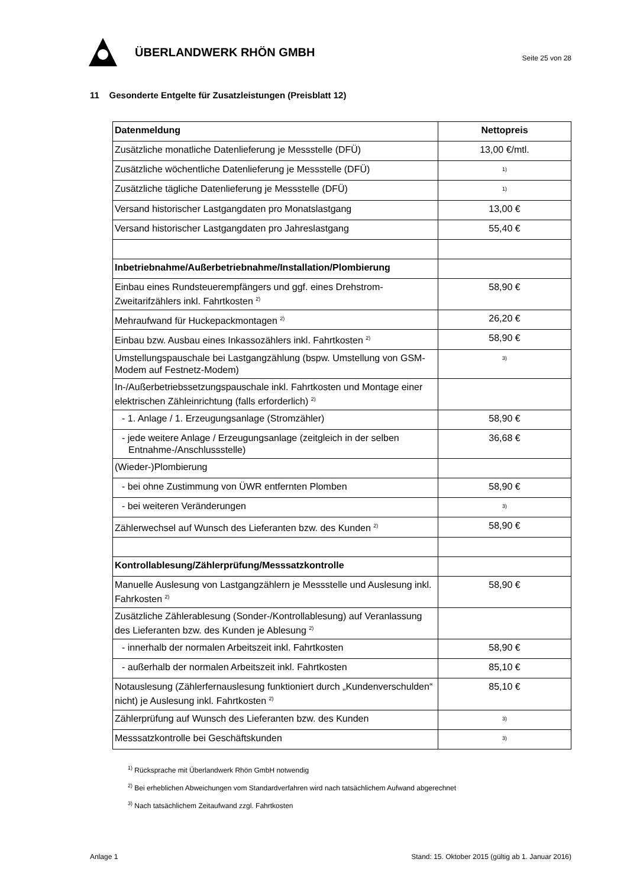ÜBERLANDWERK RHÖN GMBH
Seite 25 von 28
11 Gesonderte Entgelte für Zusatzleistungen (Preisblatt 12)
| Datenmeldung | Nettopreis |
| --- | --- |
| Zusätzliche monatliche Datenlieferung je Messstelle (DFÜ) | 13,00 €/mtl. |
| Zusätzliche wöchentliche Datenlieferung je Messstelle (DFÜ) | <sup>1)</sup> |
| Zusätzliche tägliche Datenlieferung je Messstelle (DFÜ) | <sup>1)</sup> |
| Versand historischer Lastgangdaten pro Monatslastgang | 13,00 € |
| Versand historischer Lastgangdaten pro Jahreslastgang | 55,40 € |
| Inbetriebnahme/Außerbetriebnahme/Installation/Plombierung | |
| Einbau eines Rundsteuerempfängers und ggf. eines Drehstrom-Zweitarifzählers inkl. Fahrtkosten <sup>2)</sup> | 58,90 € |
| Mehraufwand für Huckepackmontagen <sup>2)</sup> | 26,20 € |
| Einbau bzw. Ausbau eines Inkassozählers inkl. Fahrtkosten <sup>2)</sup> | 58,90 € |
| Umstellungspauschale bei Lastgangzählung (bspw. Umstellung von GSM-Modem auf Festnetz-Modem) | <sup>3)</sup> |
| In-/Außerbetriebssetzungspauschale inkl. Fahrtkosten und Montage einer elektrischen Zähleinrichtung (falls erforderlich) <sup>2)</sup> | |
| - 1. Anlage / 1. Erzeugungsanlage (Stromzähler) | 58,90 € |
| - jede weitere Anlage / Erzeugungsanlage (zeitgleich in der selben Entnahme-/Anschlussstelle) | 36,68 € |
| (Wieder-)Plombierung | |
| - bei ohne Zustimmung von ÜWR entfernten Plomben | 58,90 € |
| - bei weiteren Veränderungen | <sup>3)</sup> |
| Zählerwechsel auf Wunsch des Lieferanten bzw. des Kunden <sup>2)</sup> | 58,90 € |
| Kontrollablesung/Zählerprüfung/Messsatzkontrolle | |
| Manuelle Auslesung von Lastgangzählern je Messstelle und Auslesung inkl. Fahrkosten <sup>2)</sup> | 58,90 € |
| Zusätzliche Zählerablesung (Sonder-/Kontrollablesung) auf Veranlassung des Lieferanten bzw. des Kunden je Ablesung <sup>2)</sup> | |
| - innerhalb der normalen Arbeitszeit inkl. Fahrtkosten | 58,90 € |
| - außerhalb der normalen Arbeitszeit inkl. Fahrtkosten | 85,10 € |
| Notauslesung (Zählerfernauslesung funktioniert durch „Kundenverschulden“ nicht) je Auslesung inkl. Fahrtkosten <sup>2)</sup> | 85,10 € |
| Zählerprüfung auf Wunsch des Lieferanten bzw. des Kunden | <sup>3)</sup> |
| Messsatzkontrolle bei Geschäftskunden | <sup>3)</sup> |
<sup>1)</sup> Rücksprache mit Überlandwerk Rhön GmbH notwendig
<sup>2)</sup> Bei erheblichen Abweichungen vom Standardverfahren wird nach tatsächlichem Aufwand abgerechnet
<sup>3)</sup> Nach tatsächlichem Zeitaufwand zzgl. Fahrtkosten
Anlage 1 Stand: 15. Oktober 2015 (gültig ab 1. Januar 2016)